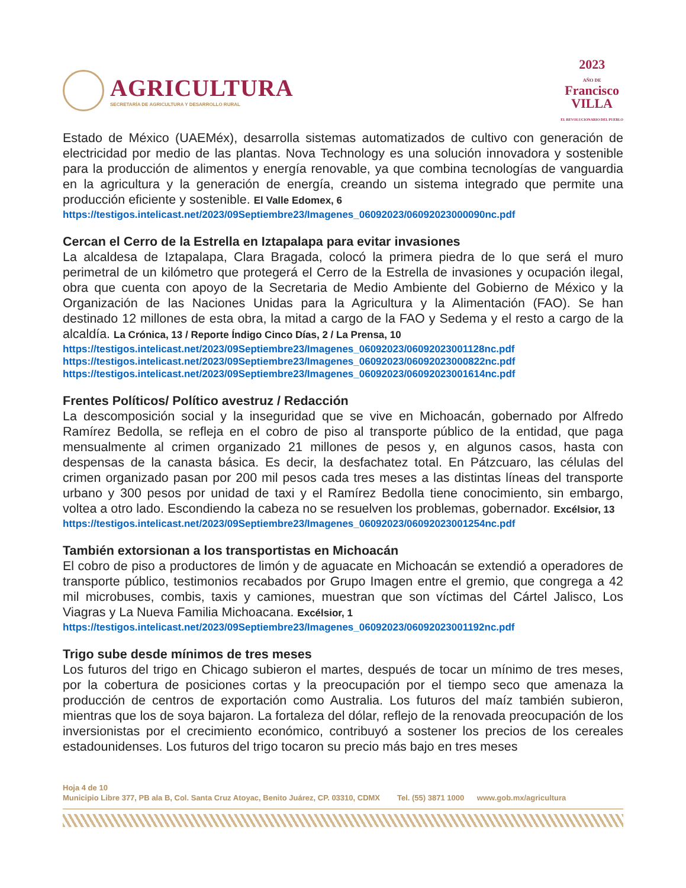AGRICULTURA
SECRETARÍA DE AGRICULTURA Y DESARROLLO RURAL
2023
AÑO DE
Francisco
VILLA
EL REVOLUCIONARIO DEL PUEBLO
Estado de México (UAEMéx), desarrolla sistemas automatizados de cultivo con generación de electricidad por medio de las plantas. Nova Technology es una solución innovadora y sostenible para la producción de alimentos y energía renovable, ya que combina tecnologías de vanguardia en la agricultura y la generación de energía, creando un sistema integrado que permite una producción eficiente y sostenible. El Valle Edomex, 6
https://testigos.intelicast.net/2023/09Septiembre23/Imagenes_06092023/06092023000090nc.pdf
Cercan el Cerro de la Estrella en Iztapalapa para evitar invasiones
La alcaldesa de Iztapalapa, Clara Bragada, colocó la primera piedra de lo que será el muro perimetral de un kilómetro que protegerá el Cerro de la Estrella de invasiones y ocupación ilegal, obra que cuenta con apoyo de la Secretaria de Medio Ambiente del Gobierno de México y la Organización de las Naciones Unidas para la Agricultura y la Alimentación (FAO). Se han destinado 12 millones de esta obra, la mitad a cargo de la FAO y Sedema y el resto a cargo de la alcaldía. La Crónica, 13 / Reporte Índigo Cinco Días, 2 / La Prensa, 10
https://testigos.intelicast.net/2023/09Septiembre23/Imagenes_06092023/06092023001128nc.pdf
https://testigos.intelicast.net/2023/09Septiembre23/Imagenes_06092023/06092023000822nc.pdf
https://testigos.intelicast.net/2023/09Septiembre23/Imagenes_06092023/06092023001614nc.pdf
Frentes Políticos/ Político avestruz / Redacción
La descomposición social y la inseguridad que se vive en Michoacán, gobernado por Alfredo Ramírez Bedolla, se refleja en el cobro de piso al transporte público de la entidad, que paga mensualmente al crimen organizado 21 millones de pesos y, en algunos casos, hasta con despensas de la canasta básica. Es decir, la desfachatez total. En Pátzcuaro, las células del crimen organizado pasan por 200 mil pesos cada tres meses a las distintas líneas del transporte urbano y 300 pesos por unidad de taxi y el Ramírez Bedolla tiene conocimiento, sin embargo, voltea a otro lado. Escondiendo la cabeza no se resuelven los problemas, gobernador. Excélsior, 13
https://testigos.intelicast.net/2023/09Septiembre23/Imagenes_06092023/06092023001254nc.pdf
También extorsionan a los transportistas en Michoacán
El cobro de piso a productores de limón y de aguacate en Michoacán se extendió a operadores de transporte público, testimonios recabados por Grupo Imagen entre el gremio, que congrega a 42 mil microbuses, combis, taxis y camiones, muestran que son víctimas del Cártel Jalisco, Los Viagras y La Nueva Familia Michoacana. Excélsior, 1
https://testigos.intelicast.net/2023/09Septiembre23/Imagenes_06092023/06092023001192nc.pdf
Trigo sube desde mínimos de tres meses
Los futuros del trigo en Chicago subieron el martes, después de tocar un mínimo de tres meses, por la cobertura de posiciones cortas y la preocupación por el tiempo seco que amenaza la producción de centros de exportación como Australia. Los futuros del maíz también subieron, mientras que los de soya bajaron. La fortaleza del dólar, reflejo de la renovada preocupación de los inversionistas por el crecimiento económico, contribuyó a sostener los precios de los cereales estadounidenses. Los futuros del trigo tocaron su precio más bajo en tres meses
Hoja 4 de 10
Municipio Libre 377, PB ala B, Col. Santa Cruz Atoyac, Benito Juárez, CP. 03310, CDMX Tel. (55) 3871 1000 www.gob.mx/agricultura